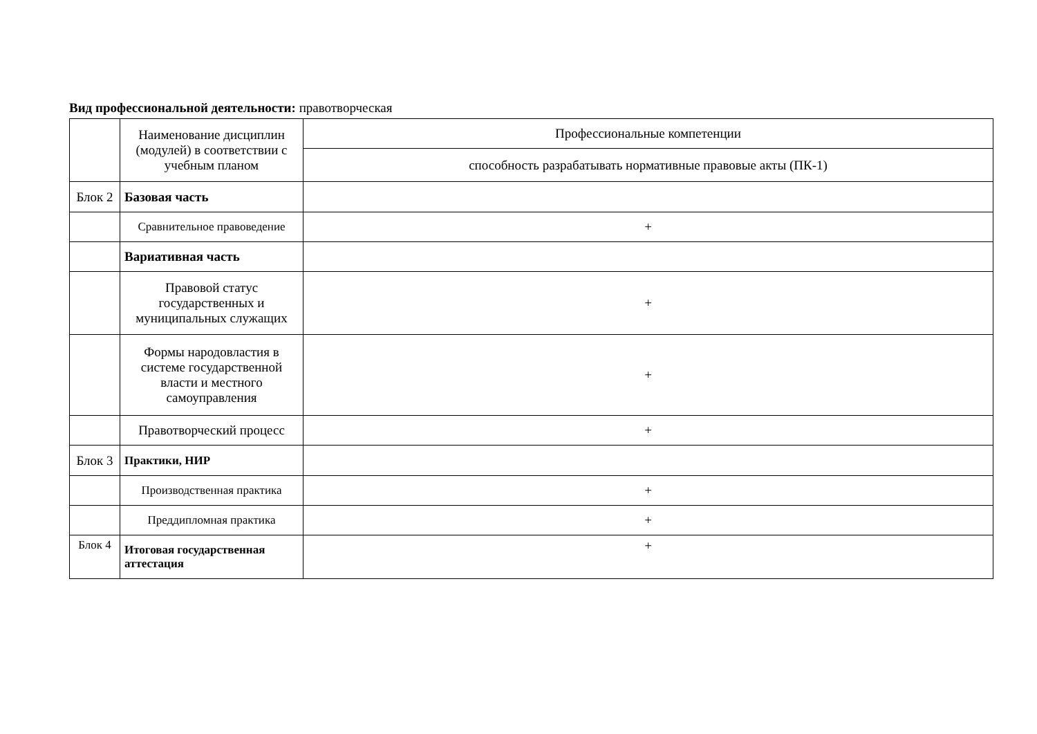Вид профессиональной деятельности: правотворческая
| | Наименование дисциплин (модулей) в соответствии с учебным планом | Профессиональные компетенции |
| | | способность разрабатывать нормативные правовые акты (ПК-1) |
| Блок 2 | Базовая часть | |
| | Сравнительное правоведение | + |
| | Вариативная часть | |
| | Правовой статус государственных и муниципальных служащих | + |
| | Формы народовластия в системе государственной власти и местного самоуправления | + |
| | Правотворческий процесс | + |
| Блок 3 | Практики, НИР | |
| | Производственная практика | + |
| | Преддипломная практика | + |
| Блок 4 | Итоговая государственная аттестация | + |